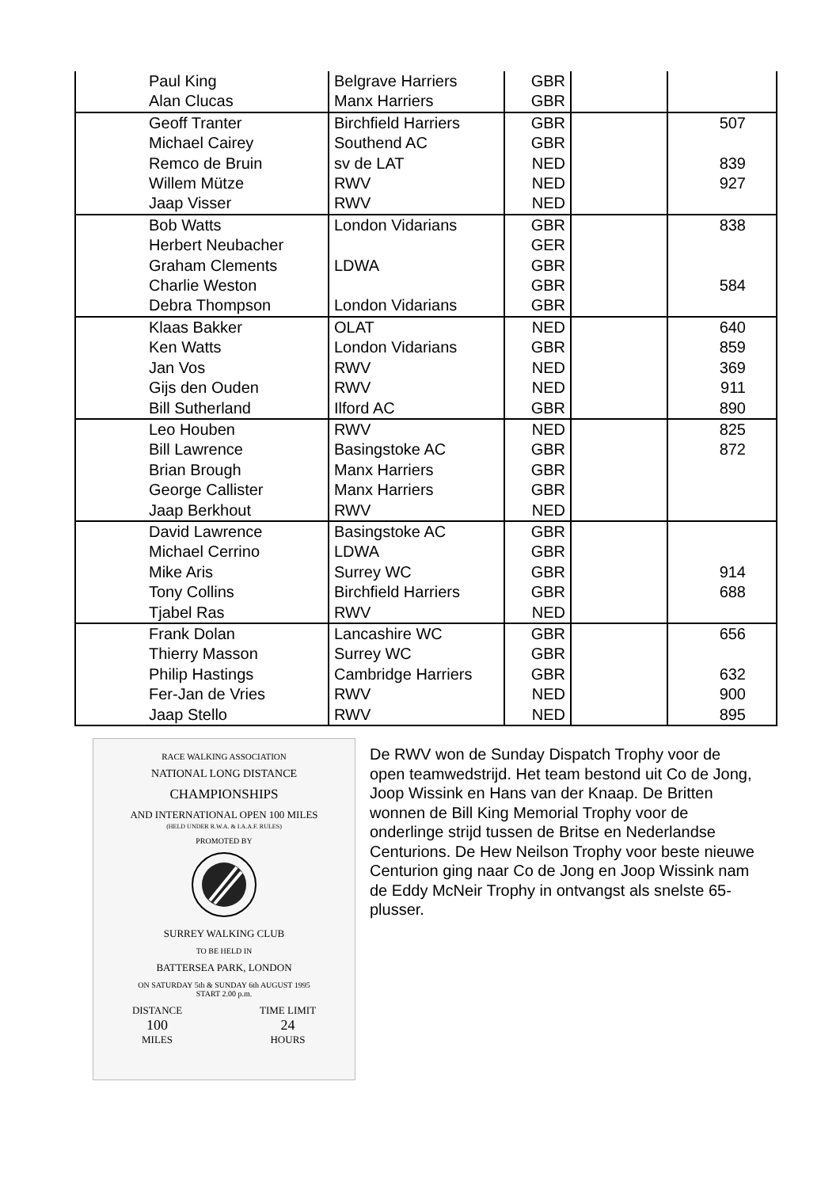| Paul King | Belgrave Harriers | GBR | | |
| Alan Clucas | Manx Harriers | GBR | | |
| Geoff Tranter | Birchfield Harriers | GBR | | 507 |
| Michael Cairey | Southend AC | GBR | | |
| Remco de Bruin | sv de LAT | NED | | 839 |
| Willem Mütze | RWV | NED | | 927 |
| Jaap Visser | RWV | NED | | |
| Bob Watts | London Vidarians | GBR | | 838 |
| Herbert Neubacher | | GER | | |
| Graham Clements | LDWA | GBR | | |
| Charlie Weston | | GBR | | 584 |
| Debra Thompson | London Vidarians | GBR | | |
| Klaas Bakker | OLAT | NED | | 640 |
| Ken Watts | London Vidarians | GBR | | 859 |
| Jan Vos | RWV | NED | | 369 |
| Gijs den Ouden | RWV | NED | | 911 |
| Bill Sutherland | Ilford AC | GBR | | 890 |
| Leo Houben | RWV | NED | | 825 |
| Bill Lawrence | Basingstoke AC | GBR | | 872 |
| Brian Brough | Manx Harriers | GBR | | |
| George Callister | Manx Harriers | GBR | | |
| Jaap Berkhout | RWV | NED | | |
| David Lawrence | Basingstoke AC | GBR | | |
| Michael Cerrino | LDWA | GBR | | |
| Mike Aris | Surrey WC | GBR | | 914 |
| Tony Collins | Birchfield Harriers | GBR | | 688 |
| Tjabel Ras | RWV | NED | | |
| Frank Dolan | Lancashire WC | GBR | | 656 |
| Thierry Masson | Surrey WC | GBR | | |
| Philip Hastings | Cambridge Harriers | GBR | | 632 |
| Fer-Jan de Vries | RWV | NED | | 900 |
| Jaap Stello | RWV | NED | | 895 |
RACE WALKING ASSOCIATION
NATIONAL LONG DISTANCE
CHAMPIONSHIPS
AND INTERNATIONAL OPEN 100 MILES
(HELD UNDER R.W.A. & I.A.A.F. RULES)
PROMOTED BY
SURREY WALKING CLUB
TO BE HELD IN
BATTERSEA PARK, LONDON
ON SATURDAY 5th & SUNDAY 6th AUGUST 1995
START 2.00 p.m.
DISTANCE
100
MILES
TIME LIMIT
24
HOURS
De RWV won de Sunday Dispatch Trophy voor de open teamwedstrijd. Het team bestond uit Co de Jong, Joop Wissink en Hans van der Knaap. De Britten wonnen de Bill King Memorial Trophy voor de onderlinge strijd tussen de Britse en Nederlandse Centurions. De Hew Neilson Trophy voor beste nieuwe Centurion ging naar Co de Jong en Joop Wissink nam de Eddy McNeir Trophy in ontvangst als snelste 65-plusser.